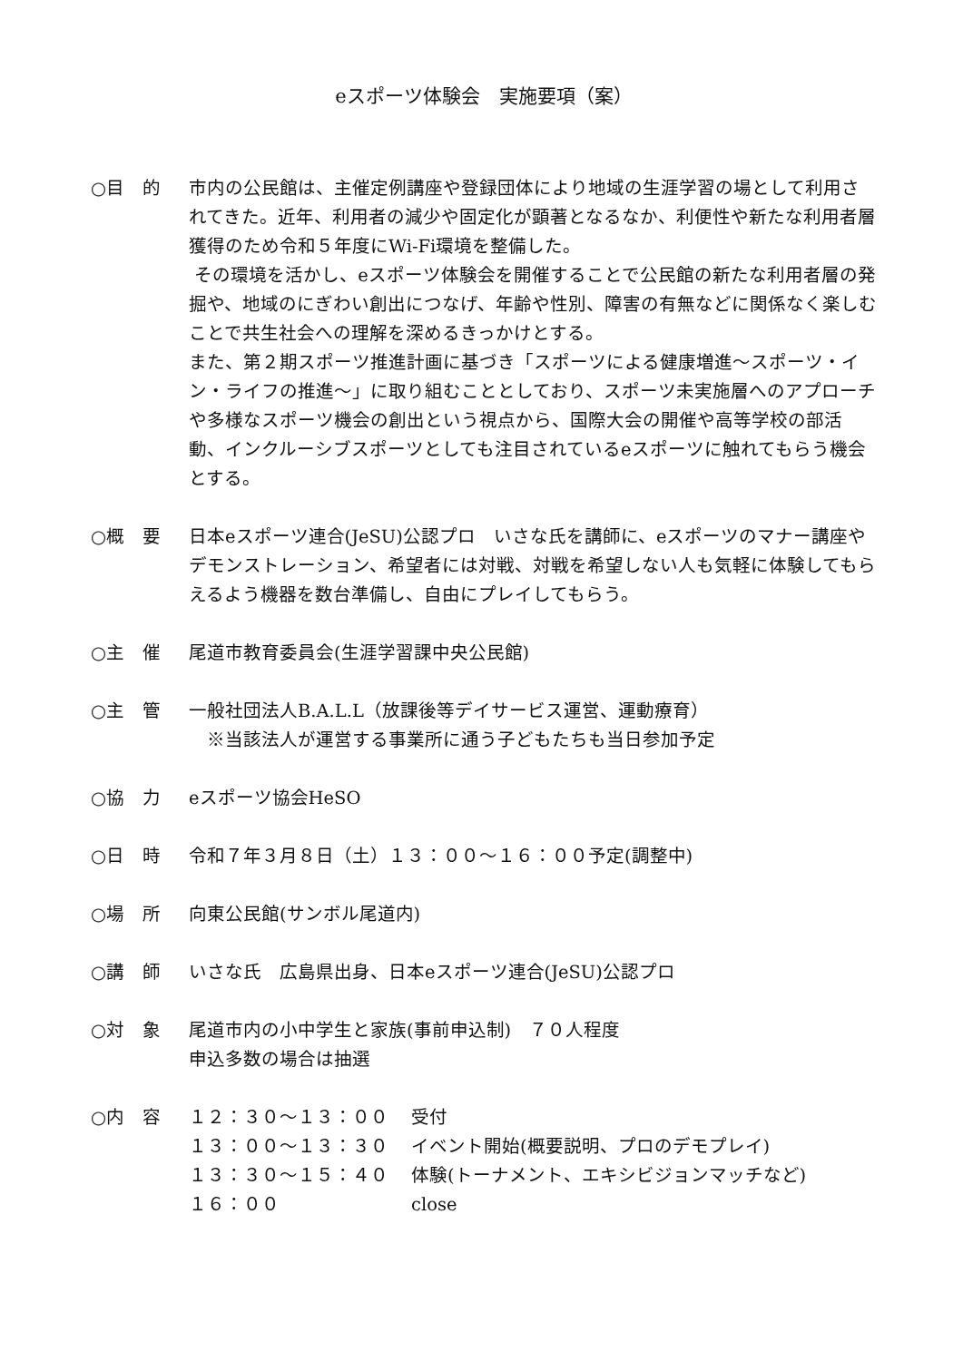eスポーツ体験会　実施要項（案）
○目　的 市内の公民館は、主催定例講座や登録団体により地域の生涯学習の場として利用されてきた。近年、利用者の減少や固定化が顕著となるなか、利便性や新たな利用者層獲得のため令和５年度にWi-Fi環境を整備した。
その環境を活かし、eスポーツ体験会を開催することで公民館の新たな利用者層の発掘や、地域のにぎわい創出につなげ、年齢や性別、障害の有無などに関係なく楽しむことで共生社会への理解を深めるきっかけとする。
また、第２期スポーツ推進計画に基づき「スポーツによる健康増進～スポーツ・イン・ライフの推進～」に取り組むこととしており、スポーツ未実施層へのアプローチや多様なスポーツ機会の創出という視点から、国際大会の開催や高等学校の部活動、インクルーシブスポーツとしても注目されているeスポーツに触れてもらう機会とする。
○概　要 日本eスポーツ連合(JeSU)公認プロ　いさな氏を講師に、eスポーツのマナー講座やデモンストレーション、希望者には対戦、対戦を希望しない人も気軽に体験してもらえるよう機器を数台準備し、自由にプレイしてもらう。
○主　催 尾道市教育委員会(生涯学習課中央公民館)
○主　管 一般社団法人B.A.L.L（放課後等デイサービス運営、運動療育）
　※当該法人が運営する事業所に通う子どもたちも当日参加予定
○協　力 eスポーツ協会HeSO
○日　時 令和７年３月８日（土）１３：００～１６：００予定(調整中)
○場　所 向東公民館(サンボル尾道内)
○講　師 いさな氏　広島県出身、日本eスポーツ連合(JeSU)公認プロ
○対　象 尾道市内の小中学生と家族(事前申込制)　７０人程度
申込多数の場合は抽選
○内　容
| １２：３０～１３：００ | 受付 |
| １３：００～１３：３０ | イベント開始(概要説明、プロのデモプレイ) |
| １３：３０～１５：４０ | 体験(トーナメント、エキシビジョンマッチなど) |
| １６：００ | close |